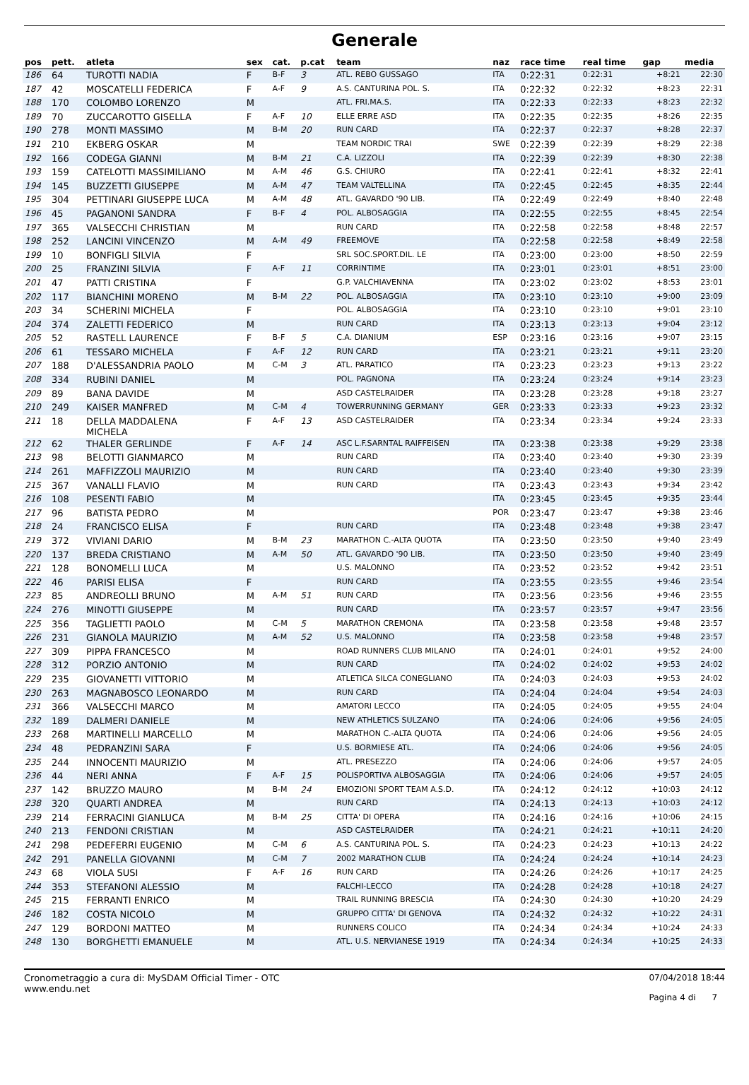Generale
| pos | pett. | atleta | sex | cat. | p.cat | team | naz | race time | real time | gap | media |
| --- | --- | --- | --- | --- | --- | --- | --- | --- | --- | --- | --- |
| 186 | 64 | TUROTTI NADIA | F | B-F | 3 | ATL. REBO GUSSAGO | ITA | 0:22:31 | 0:22:31 | +8:21 | 22:30 |
| 187 | 42 | MOSCATELLI FEDERICA | F | A-F | 9 | A.S. CANTURINA POL. S. | ITA | 0:22:32 | 0:22:32 | +8:23 | 22:31 |
| 188 | 170 | COLOMBO LORENZO | M | | | ATL. FRI.MA.S. | ITA | 0:22:33 | 0:22:33 | +8:23 | 22:32 |
| 189 | 70 | ZUCCAROTTO GISELLA | F | A-F | 10 | ELLE ERRE ASD | ITA | 0:22:35 | 0:22:35 | +8:26 | 22:35 |
| 190 | 278 | MONTI MASSIMO | M | B-M | 20 | RUN CARD | ITA | 0:22:37 | 0:22:37 | +8:28 | 22:37 |
| 191 | 210 | EKBERG OSKAR | M | | | TEAM NORDIC TRAI | SWE | 0:22:39 | 0:22:39 | +8:29 | 22:38 |
| 192 | 166 | CODEGA GIANNI | M | B-M | 21 | C.A. LIZZOLI | ITA | 0:22:39 | 0:22:39 | +8:30 | 22:38 |
| 193 | 159 | CATELOTTI MASSIMILIANO | M | A-M | 46 | G.S. CHIURO | ITA | 0:22:41 | 0:22:41 | +8:32 | 22:41 |
| 194 | 145 | BUZZETTI GIUSEPPE | M | A-M | 47 | TEAM VALTELLINA | ITA | 0:22:45 | 0:22:45 | +8:35 | 22:44 |
| 195 | 304 | PETTINARI GIUSEPPE LUCA | M | A-M | 48 | ATL. GAVARDO '90 LIB. | ITA | 0:22:49 | 0:22:49 | +8:40 | 22:48 |
| 196 | 45 | PAGANONI SANDRA | F | B-F | 4 | POL. ALBOSAGGIA | ITA | 0:22:55 | 0:22:55 | +8:45 | 22:54 |
| 197 | 365 | VALSECCHI CHRISTIAN | M | | | RUN CARD | ITA | 0:22:58 | 0:22:58 | +8:48 | 22:57 |
| 198 | 252 | LANCINI VINCENZO | M | A-M | 49 | FREEMOVE | ITA | 0:22:58 | 0:22:58 | +8:49 | 22:58 |
| 199 | 10 | BONFIGLI SILVIA | F | | | SRL SOC.SPORT.DIL. LE | ITA | 0:23:00 | 0:23:00 | +8:50 | 22:59 |
| 200 | 25 | FRANZINI SILVIA | F | A-F | 11 | CORRINTIME | ITA | 0:23:01 | 0:23:01 | +8:51 | 23:00 |
| 201 | 47 | PATTI CRISTINA | F | | | G.P. VALCHIAVENNA | ITA | 0:23:02 | 0:23:02 | +8:53 | 23:01 |
| 202 | 117 | BIANCHINI MORENO | M | B-M | 22 | POL. ALBOSAGGIA | ITA | 0:23:10 | 0:23:10 | +9:00 | 23:09 |
| 203 | 34 | SCHERINI MICHELA | F | | | POL. ALBOSAGGIA | ITA | 0:23:10 | 0:23:10 | +9:01 | 23:10 |
| 204 | 374 | ZALETTI FEDERICO | M | | | RUN CARD | ITA | 0:23:13 | 0:23:13 | +9:04 | 23:12 |
| 205 | 52 | RASTELL LAURENCE | F | B-F | 5 | C.A. DIANIUM | ESP | 0:23:16 | 0:23:16 | +9:07 | 23:15 |
| 206 | 61 | TESSARO MICHELA | F | A-F | 12 | RUN CARD | ITA | 0:23:21 | 0:23:21 | +9:11 | 23:20 |
| 207 | 188 | D'ALESSANDRIA PAOLO | M | C-M | 3 | ATL. PARATICO | ITA | 0:23:23 | 0:23:23 | +9:13 | 23:22 |
| 208 | 334 | RUBINI DANIEL | M | | | POL. PAGNONA | ITA | 0:23:24 | 0:23:24 | +9:14 | 23:23 |
| 209 | 89 | BANA DAVIDE | M | | | ASD CASTELRAIDER | ITA | 0:23:28 | 0:23:28 | +9:18 | 23:27 |
| 210 | 249 | KAISER MANFRED | M | C-M | 4 | TOWERRUNNING GERMANY | GER | 0:23:33 | 0:23:33 | +9:23 | 23:32 |
| 211 | 18 | DELLA MADDALENA MICHELA | F | A-F | 13 | ASD CASTELRAIDER | ITA | 0:23:34 | 0:23:34 | +9:24 | 23:33 |
| 212 | 62 | THALER GERLINDE | F | A-F | 14 | ASC L.F.SARNTAL RAIFFEISEN | ITA | 0:23:38 | 0:23:38 | +9:29 | 23:38 |
| 213 | 98 | BELOTTI GIANMARCO | M | | | RUN CARD | ITA | 0:23:40 | 0:23:40 | +9:30 | 23:39 |
| 214 | 261 | MAFFIZZOLI MAURIZIO | M | | | RUN CARD | ITA | 0:23:40 | 0:23:40 | +9:30 | 23:39 |
| 215 | 367 | VANALLI FLAVIO | M | | | RUN CARD | ITA | 0:23:43 | 0:23:43 | +9:34 | 23:42 |
| 216 | 108 | PESENTI FABIO | M | | | | ITA | 0:23:45 | 0:23:45 | +9:35 | 23:44 |
| 217 | 96 | BATISTA PEDRO | M | | | | POR | 0:23:47 | 0:23:47 | +9:38 | 23:46 |
| 218 | 24 | FRANCISCO ELISA | F | | | RUN CARD | ITA | 0:23:48 | 0:23:48 | +9:38 | 23:47 |
| 219 | 372 | VIVIANI DARIO | M | B-M | 23 | MARATHON C.-ALTA QUOTA | ITA | 0:23:50 | 0:23:50 | +9:40 | 23:49 |
| 220 | 137 | BREDA CRISTIANO | M | A-M | 50 | ATL. GAVARDO '90 LIB. | ITA | 0:23:50 | 0:23:50 | +9:40 | 23:49 |
| 221 | 128 | BONOMELLI LUCA | M | | | U.S. MALONNO | ITA | 0:23:52 | 0:23:52 | +9:42 | 23:51 |
| 222 | 46 | PARISI ELISA | F | | | RUN CARD | ITA | 0:23:55 | 0:23:55 | +9:46 | 23:54 |
| 223 | 85 | ANDREOLLI BRUNO | M | A-M | 51 | RUN CARD | ITA | 0:23:56 | 0:23:56 | +9:46 | 23:55 |
| 224 | 276 | MINOTTI GIUSEPPE | M | | | RUN CARD | ITA | 0:23:57 | 0:23:57 | +9:47 | 23:56 |
| 225 | 356 | TAGLIETTI PAOLO | M | C-M | 5 | MARATHON CREMONA | ITA | 0:23:58 | 0:23:58 | +9:48 | 23:57 |
| 226 | 231 | GIANOLA MAURIZIO | M | A-M | 52 | U.S. MALONNO | ITA | 0:23:58 | 0:23:58 | +9:48 | 23:57 |
| 227 | 309 | PIPPA FRANCESCO | M | | | ROAD RUNNERS CLUB MILANO | ITA | 0:24:01 | 0:24:01 | +9:52 | 24:00 |
| 228 | 312 | PORZIO ANTONIO | M | | | RUN CARD | ITA | 0:24:02 | 0:24:02 | +9:53 | 24:02 |
| 229 | 235 | GIOVANETTI VITTORIO | M | | | ATLETICA SILCA CONEGLIANO | ITA | 0:24:03 | 0:24:03 | +9:53 | 24:02 |
| 230 | 263 | MAGNABOSCO LEONARDO | M | | | RUN CARD | ITA | 0:24:04 | 0:24:04 | +9:54 | 24:03 |
| 231 | 366 | VALSECCHI MARCO | M | | | AMATORI LECCO | ITA | 0:24:05 | 0:24:05 | +9:55 | 24:04 |
| 232 | 189 | DALMERI DANIELE | M | | | NEW ATHLETICS SULZANO | ITA | 0:24:06 | 0:24:06 | +9:56 | 24:05 |
| 233 | 268 | MARTINELLI MARCELLO | M | | | MARATHON C.-ALTA QUOTA | ITA | 0:24:06 | 0:24:06 | +9:56 | 24:05 |
| 234 | 48 | PEDRANZINI SARA | F | | | U.S. BORMIESE ATL. | ITA | 0:24:06 | 0:24:06 | +9:56 | 24:05 |
| 235 | 244 | INNOCENTI MAURIZIO | M | | | ATL. PRESEZZO | ITA | 0:24:06 | 0:24:06 | +9:57 | 24:05 |
| 236 | 44 | NERI ANNA | F | A-F | 15 | POLISPORTIVA ALBOSAGGIA | ITA | 0:24:06 | 0:24:06 | +9:57 | 24:05 |
| 237 | 142 | BRUZZO MAURO | M | B-M | 24 | EMOZIONI SPORT TEAM A.S.D. | ITA | 0:24:12 | 0:24:12 | +10:03 | 24:12 |
| 238 | 320 | QUARTI ANDREA | M | | | RUN CARD | ITA | 0:24:13 | 0:24:13 | +10:03 | 24:12 |
| 239 | 214 | FERRACINI GIANLUCA | M | B-M | 25 | CITTA' DI OPERA | ITA | 0:24:16 | 0:24:16 | +10:06 | 24:15 |
| 240 | 213 | FENDONI CRISTIAN | M | | | ASD CASTELRAIDER | ITA | 0:24:21 | 0:24:21 | +10:11 | 24:20 |
| 241 | 298 | PEDEFERRI EUGENIO | M | C-M | 6 | A.S. CANTURINA POL. S. | ITA | 0:24:23 | 0:24:23 | +10:13 | 24:22 |
| 242 | 291 | PANELLA GIOVANNI | M | C-M | 7 | 2002 MARATHON CLUB | ITA | 0:24:24 | 0:24:24 | +10:14 | 24:23 |
| 243 | 68 | VIOLA SUSI | F | A-F | 16 | RUN CARD | ITA | 0:24:26 | 0:24:26 | +10:17 | 24:25 |
| 244 | 353 | STEFANONI ALESSIO | M | | | FALCHI-LECCO | ITA | 0:24:28 | 0:24:28 | +10:18 | 24:27 |
| 245 | 215 | FERRANTI ENRICO | M | | | TRAIL RUNNING BRESCIA | ITA | 0:24:30 | 0:24:30 | +10:20 | 24:29 |
| 246 | 182 | COSTA NICOLO | M | | | GRUPPO CITTA' DI GENOVA | ITA | 0:24:32 | 0:24:32 | +10:22 | 24:31 |
| 247 | 129 | BORDONI MATTEO | M | | | RUNNERS COLICO | ITA | 0:24:34 | 0:24:34 | +10:24 | 24:33 |
| 248 | 130 | BORGHETTI EMANUELE | M | | | ATL. U.S. NERVIANESE 1919 | ITA | 0:24:34 | 0:24:34 | +10:25 | 24:33 |
Cronometraggio a cura di: MySDAM Official Timer - OTC
www.endu.net
07/04/2018 18:44
Pagina 4 di 7